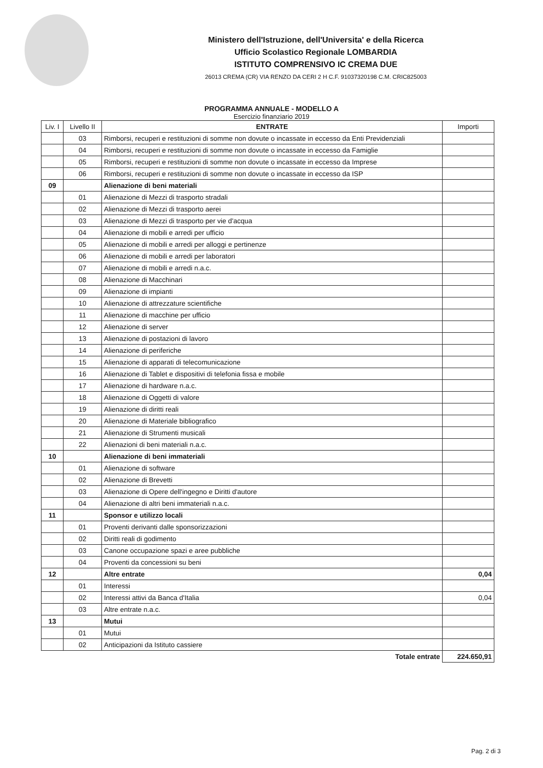Ministero dell'Istruzione, dell'Universita' e della Ricerca
Ufficio Scolastico Regionale LOMBARDIA
ISTITUTO COMPRENSIVO IC CREMA DUE
26013 CREMA (CR) VIA RENZO DA CERI 2 H C.F. 91037320198 C.M. CRIC825003
PROGRAMMA ANNUALE - MODELLO A
Esercizio finanziario 2019
| Liv. I | Livello II | ENTRATE | Importi |
| --- | --- | --- | --- |
| | 03 | Rimborsi, recuperi e restituzioni di somme non dovute o incassate in eccesso da Enti Previdenziali | |
| | 04 | Rimborsi, recuperi e restituzioni di somme non dovute o incassate in eccesso da Famiglie | |
| | 05 | Rimborsi, recuperi e restituzioni di somme non dovute o incassate in eccesso da Imprese | |
| | 06 | Rimborsi, recuperi e restituzioni di somme non dovute o incassate in eccesso da ISP | |
| 09 | | Alienazione di beni materiali | |
| | 01 | Alienazione di Mezzi di trasporto stradali | |
| | 02 | Alienazione di Mezzi di trasporto aerei | |
| | 03 | Alienazione di Mezzi di trasporto per vie d'acqua | |
| | 04 | Alienazione di mobili e arredi per ufficio | |
| | 05 | Alienazione di mobili e arredi per alloggi e pertinenze | |
| | 06 | Alienazione di mobili e arredi per laboratori | |
| | 07 | Alienazione di mobili e arredi n.a.c. | |
| | 08 | Alienazione di Macchinari | |
| | 09 | Alienazione di impianti | |
| | 10 | Alienazione di attrezzature scientifiche | |
| | 11 | Alienazione di macchine per ufficio | |
| | 12 | Alienazione di server | |
| | 13 | Alienazione di postazioni di lavoro | |
| | 14 | Alienazione di periferiche | |
| | 15 | Alienazione di apparati di telecomunicazione | |
| | 16 | Alienazione di Tablet e dispositivi di telefonia fissa e mobile | |
| | 17 | Alienazione di hardware n.a.c. | |
| | 18 | Alienazione di Oggetti di valore | |
| | 19 | Alienazione di diritti reali | |
| | 20 | Alienazione di Materiale bibliografico | |
| | 21 | Alienazione di Strumenti musicali | |
| | 22 | Alienazioni di beni materiali n.a.c. | |
| 10 | | Alienazione di beni immateriali | |
| | 01 | Alienazione di software | |
| | 02 | Alienazione di Brevetti | |
| | 03 | Alienazione di Opere dell'ingegno e Diritti d'autore | |
| | 04 | Alienazione di altri beni immateriali n.a.c. | |
| 11 | | Sponsor e utilizzo locali | |
| | 01 | Proventi derivanti dalle sponsorizzazioni | |
| | 02 | Diritti reali di godimento | |
| | 03 | Canone occupazione spazi e aree pubbliche | |
| | 04 | Proventi da concessioni su beni | |
| 12 | | Altre entrate | 0,04 |
| | 01 | Interessi | |
| | 02 | Interessi attivi da Banca d'Italia | 0,04 |
| | 03 | Altre entrate n.a.c. | |
| 13 | | Mutui | |
| | 01 | Mutui | |
| | 02 | Anticipazioni da Istituto cassiere | |
| | | Totale entrate | 224.650,91 |
Pag. 2 di 3